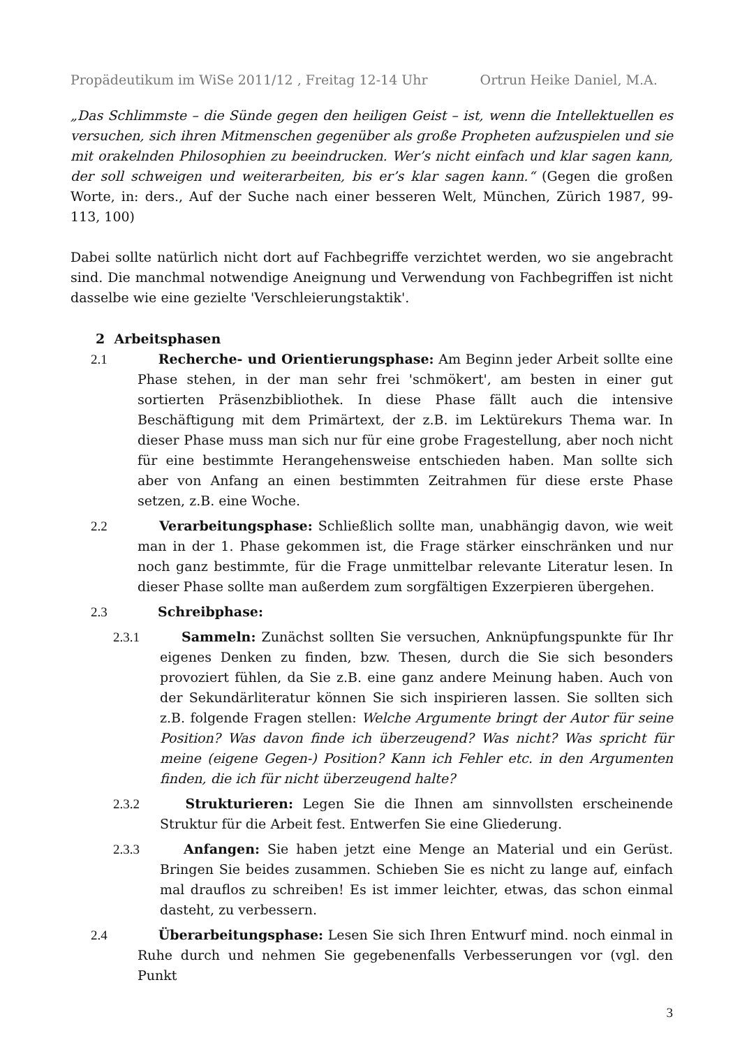Propädeutikum im WiSe 2011/12 , Freitag 12-14 Uhr Ortrun Heike Daniel, M.A.
„Das Schlimmste – die Sünde gegen den heiligen Geist – ist, wenn die Intellektuellen es versuchen, sich ihren Mitmenschen gegenüber als große Propheten aufzuspielen und sie mit orakelnden Philosophien zu beeindrucken. Wer’s nicht einfach und klar sagen kann, der soll schweigen und weiterarbeiten, bis er’s klar sagen kann.“ (Gegen die großen Worte, in: ders., Auf der Suche nach einer besseren Welt, München, Zürich 1987, 99-113, 100)
Dabei sollte natürlich nicht dort auf Fachbegriffe verzichtet werden, wo sie angebracht sind. Die manchmal notwendige Aneignung und Verwendung von Fachbegriffen ist nicht dasselbe wie eine gezielte 'Verschleierungstaktik'.
2 Arbeitsphasen
2.1 Recherche- und Orientierungsphase: Am Beginn jeder Arbeit sollte eine Phase stehen, in der man sehr frei 'schmökert', am besten in einer gut sortierten Präsenzbibliothek. In diese Phase fällt auch die intensive Beschäftigung mit dem Primärtext, der z.B. im Lektürekurs Thema war. In dieser Phase muss man sich nur für eine grobe Fragestellung, aber noch nicht für eine bestimmte Herangehensweise entschieden haben. Man sollte sich aber von Anfang an einen bestimmten Zeitrahmen für diese erste Phase setzen, z.B. eine Woche.
2.2 Verarbeitungsphase: Schließlich sollte man, unabhängig davon, wie weit man in der 1. Phase gekommen ist, die Frage stärker einschränken und nur noch ganz bestimmte, für die Frage unmittelbar relevante Literatur lesen. In dieser Phase sollte man außerdem zum sorgfältigen Exzerpieren übergehen.
2.3 Schreibphase:
2.3.1 Sammeln: Zunächst sollten Sie versuchen, Anknüpfungspunkte für Ihr eigenes Denken zu finden, bzw. Thesen, durch die Sie sich besonders provoziert fühlen, da Sie z.B. eine ganz andere Meinung haben. Auch von der Sekundärliteratur können Sie sich inspirieren lassen. Sie sollten sich z.B. folgende Fragen stellen: Welche Argumente bringt der Autor für seine Position? Was davon finde ich überzeugend? Was nicht? Was spricht für meine (eigene Gegen-) Position? Kann ich Fehler etc. in den Argumenten finden, die ich für nicht überzeugend halte?
2.3.2 Strukturieren: Legen Sie die Ihnen am sinnvollsten erscheinende Struktur für die Arbeit fest. Entwerfen Sie eine Gliederung.
2.3.3 Anfangen: Sie haben jetzt eine Menge an Material und ein Gerüst. Bringen Sie beides zusammen. Schieben Sie es nicht zu lange auf, einfach mal drauflos zu schreiben! Es ist immer leichter, etwas, das schon einmal dasteht, zu verbessern.
2.4 Überarbeitungsphase: Lesen Sie sich Ihren Entwurf mind. noch einmal in Ruhe durch und nehmen Sie gegebenenfalls Verbesserungen vor (vgl. den Punkt
3